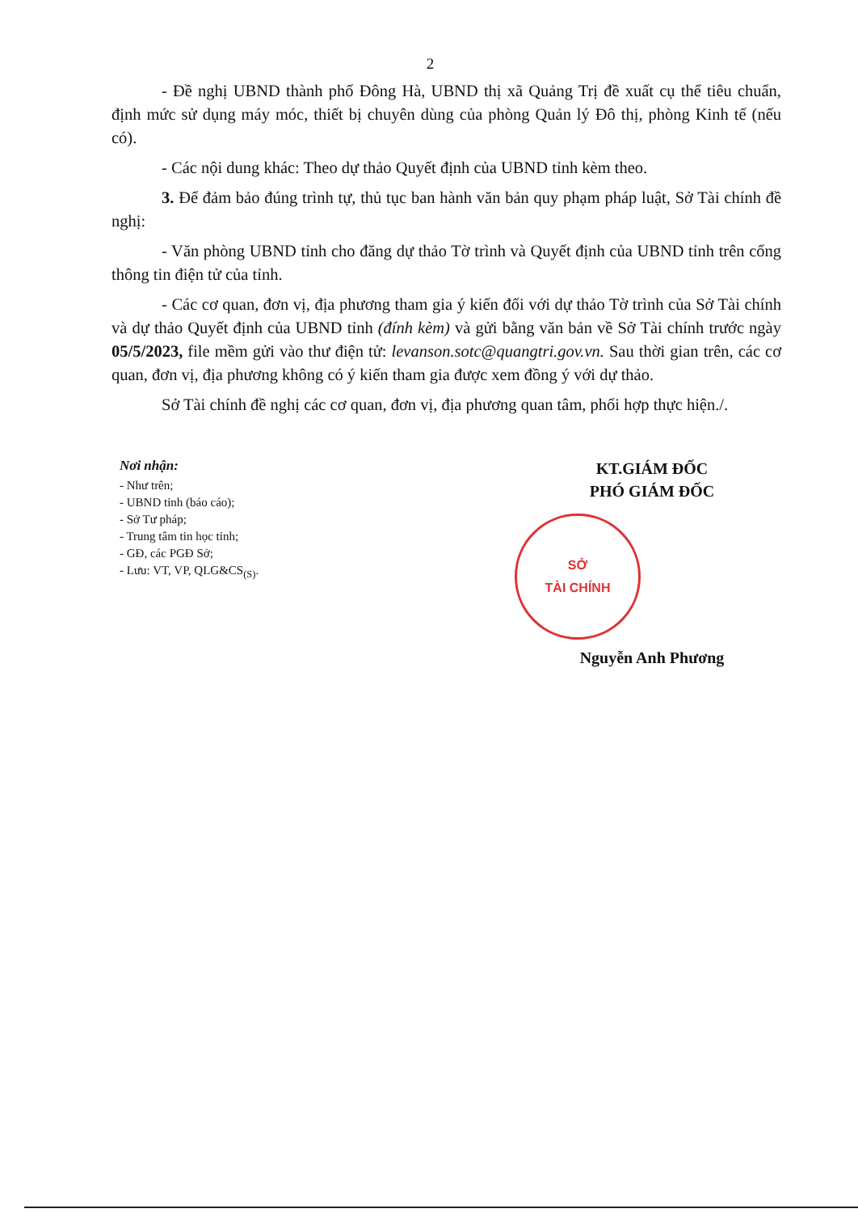2
- Đề nghị UBND thành phố Đông Hà, UBND thị xã Quảng Trị đề xuất cụ thể tiêu chuẩn, định mức sử dụng máy móc, thiết bị chuyên dùng của phòng Quản lý Đô thị, phòng Kinh tế (nếu có).
- Các nội dung khác: Theo dự thảo Quyết định của UBND tỉnh kèm theo.
3. Để đảm bảo đúng trình tự, thủ tục ban hành văn bản quy phạm pháp luật, Sở Tài chính đề nghị:
- Văn phòng UBND tỉnh cho đăng dự thảo Tờ trình và Quyết định của UBND tỉnh trên cổng thông tin điện tử của tỉnh.
- Các cơ quan, đơn vị, địa phương tham gia ý kiến đối với dự thảo Tờ trình của Sở Tài chính và dự thảo Quyết định của UBND tỉnh (đính kèm) và gửi bằng văn bản về Sở Tài chính trước ngày 05/5/2023, file mềm gửi vào thư điện tử: levanson.sotc@quangtri.gov.vn. Sau thời gian trên, các cơ quan, đơn vị, địa phương không có ý kiến tham gia được xem đồng ý với dự thảo.
Sở Tài chính đề nghị các cơ quan, đơn vị, địa phương quan tâm, phối hợp thực hiện./.
Nơi nhận:
- Như trên;
- UBND tỉnh (báo cáo);
- Sở Tư pháp;
- Trung tâm tin học tỉnh;
- GĐ, các PGĐ Sở;
- Lưu: VT, VP, QLG&CS<sub>(S)</sub>.
KT.GIÁM ĐỐC
PHÓ GIÁM ĐỐC
SỞ
TÀI CHÍNH
Nguyễn Anh Phương